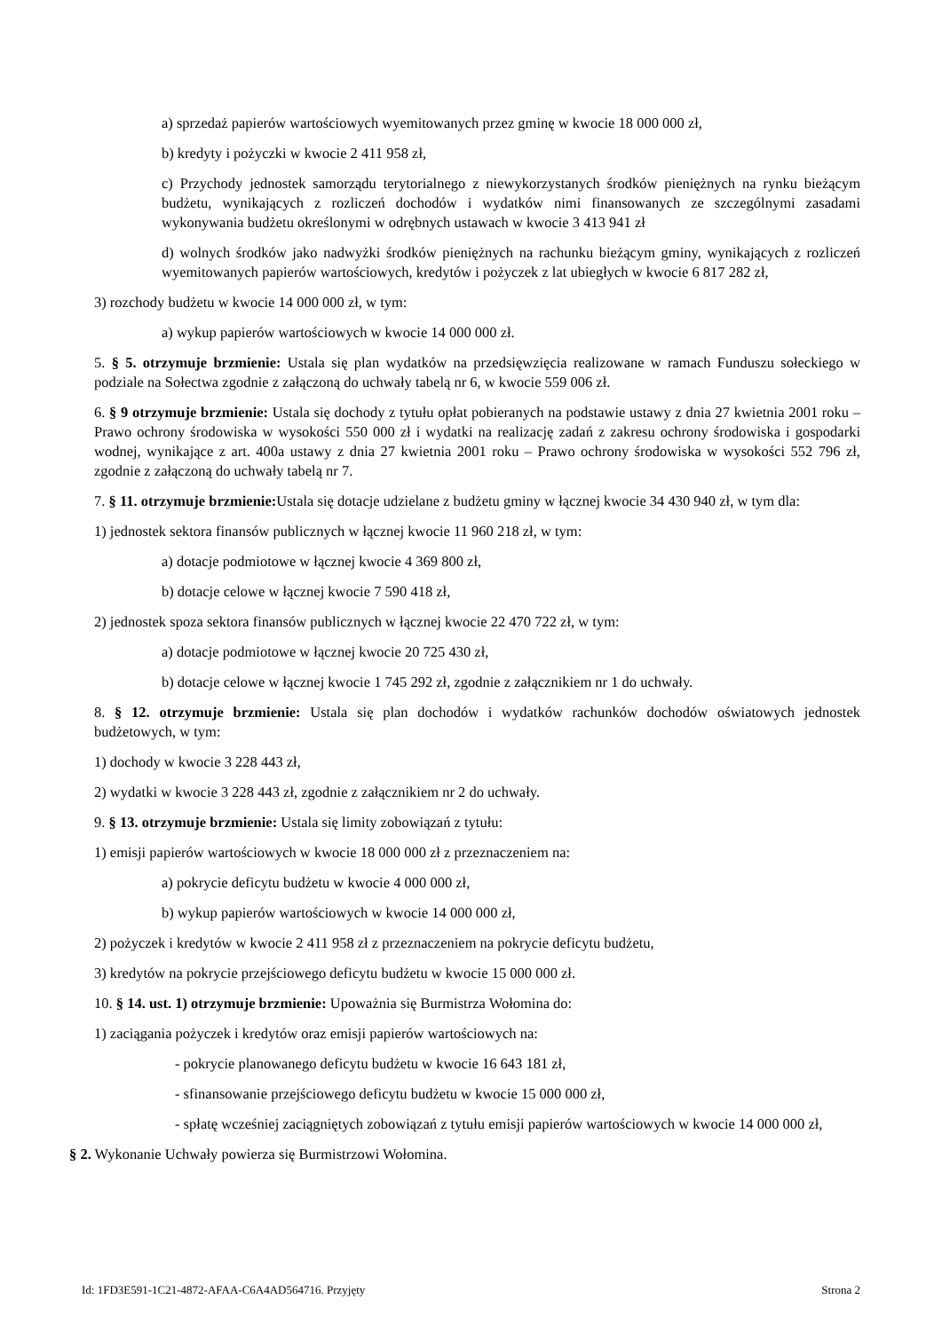a) sprzedaż papierów wartościowych wyemitowanych przez gminę w kwocie 18 000 000 zł,
b) kredyty i pożyczki w kwocie 2 411 958 zł,
c) Przychody jednostek samorządu terytorialnego z niewykorzystanych środków pieniężnych na rynku bieżącym budżetu, wynikających z rozliczeń dochodów i wydatków nimi finansowanych ze szczególnymi zasadami wykonywania budżetu określonymi w odrębnych ustawach w kwocie 3 413 941 zł
d) wolnych środków jako nadwyżki środków pieniężnych na rachunku bieżącym gminy, wynikających z rozliczeń wyemitowanych papierów wartościowych, kredytów i pożyczek z lat ubiegłych w kwocie 6 817 282 zł,
3) rozchody budżetu w kwocie 14 000 000 zł, w tym:
a) wykup papierów wartościowych w kwocie 14 000 000 zł.
5. § 5. otrzymuje brzmienie: Ustala się plan wydatków na przedsięwzięcia realizowane w ramach Funduszu sołeckiego w podziale na Sołectwa zgodnie z załączoną do uchwały tabelą nr 6, w kwocie 559 006 zł.
6. § 9 otrzymuje brzmienie: Ustala się dochody z tytułu opłat pobieranych na podstawie ustawy z dnia 27 kwietnia 2001 roku – Prawo ochrony środowiska w wysokości 550 000 zł i wydatki na realizację zadań z zakresu ochrony środowiska i gospodarki wodnej, wynikające z art. 400a ustawy z dnia 27 kwietnia 2001 roku – Prawo ochrony środowiska w wysokości 552 796 zł, zgodnie z załączoną do uchwały tabelą nr 7.
7. § 11. otrzymuje brzmienie: Ustala się dotacje udzielane z budżetu gminy w łącznej kwocie 34 430 940 zł, w tym dla:
1) jednostek sektora finansów publicznych w łącznej kwocie 11 960 218 zł, w tym:
a) dotacje podmiotowe w łącznej kwocie 4 369 800 zł,
b) dotacje celowe w łącznej kwocie 7 590 418 zł,
2) jednostek spoza sektora finansów publicznych w łącznej kwocie 22 470 722 zł, w tym:
a) dotacje podmiotowe w łącznej kwocie 20 725 430 zł,
b) dotacje celowe w łącznej kwocie 1 745 292 zł, zgodnie z załącznikiem nr 1 do uchwały.
8. § 12. otrzymuje brzmienie: Ustala się plan dochodów i wydatków rachunków dochodów oświatowych jednostek budżetowych, w tym:
1) dochody w kwocie 3 228 443 zł,
2) wydatki w kwocie 3 228 443 zł, zgodnie z załącznikiem nr 2 do uchwały.
9. § 13. otrzymuje brzmienie: Ustala się limity zobowiązań z tytułu:
1) emisji papierów wartościowych w kwocie 18 000 000 zł z przeznaczeniem na:
a) pokrycie deficytu budżetu w kwocie 4 000 000 zł,
b) wykup papierów wartościowych w kwocie 14 000 000 zł,
2) pożyczek i kredytów w kwocie 2 411 958 zł z przeznaczeniem na pokrycie deficytu budżetu,
3) kredytów na pokrycie przejściowego deficytu budżetu w kwocie 15 000 000 zł.
10. § 14. ust. 1) otrzymuje brzmienie: Upoważnia się Burmistrza Wołomina do:
1) zaciągania pożyczek i kredytów oraz emisji papierów wartościowych na:
- pokrycie planowanego deficytu budżetu w kwocie 16 643 181 zł,
- sfinansowanie przejściowego deficytu budżetu w kwocie 15 000 000 zł,
- spłatę wcześniej zaciągniętych zobowiązań z tytułu emisji papierów wartościowych w kwocie 14 000 000 zł,
§ 2. Wykonanie Uchwały powierza się Burmistrzowi Wołomina.
Id: 1FD3E591-1C21-4872-AFAA-C6A4AD564716. Przyjęty Strona 2